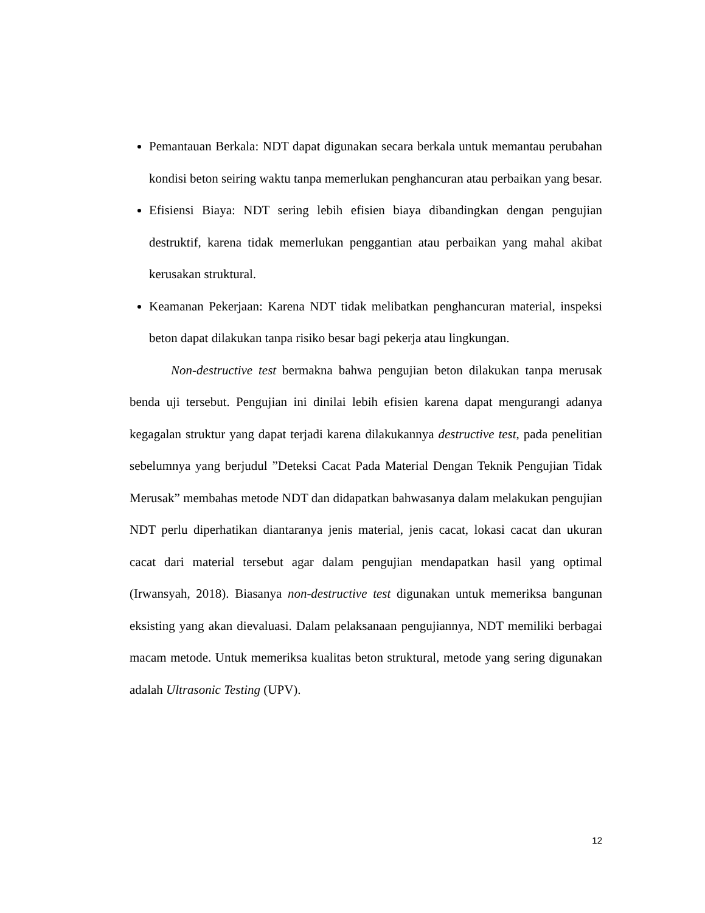Pemantauan Berkala: NDT dapat digunakan secara berkala untuk memantau perubahan kondisi beton seiring waktu tanpa memerlukan penghancuran atau perbaikan yang besar.
Efisiensi Biaya: NDT sering lebih efisien biaya dibandingkan dengan pengujian destruktif, karena tidak memerlukan penggantian atau perbaikan yang mahal akibat kerusakan struktural.
Keamanan Pekerjaan: Karena NDT tidak melibatkan penghancuran material, inspeksi beton dapat dilakukan tanpa risiko besar bagi pekerja atau lingkungan.
Non-destructive test bermakna bahwa pengujian beton dilakukan tanpa merusak benda uji tersebut. Pengujian ini dinilai lebih efisien karena dapat mengurangi adanya kegagalan struktur yang dapat terjadi karena dilakukannya destructive test, pada penelitian sebelumnya yang berjudul ”Deteksi Cacat Pada Material Dengan Teknik Pengujian Tidak Merusak” membahas metode NDT dan didapatkan bahwasanya dalam melakukan pengujian NDT perlu diperhatikan diantaranya jenis material, jenis cacat, lokasi cacat dan ukuran cacat dari material tersebut agar dalam pengujian mendapatkan hasil yang optimal (Irwansyah, 2018). Biasanya non-destructive test digunakan untuk memeriksa bangunan eksisting yang akan dievaluasi. Dalam pelaksanaan pengujiannya, NDT memiliki berbagai macam metode. Untuk memeriksa kualitas beton struktural, metode yang sering digunakan adalah Ultrasonic Testing (UPV).
12